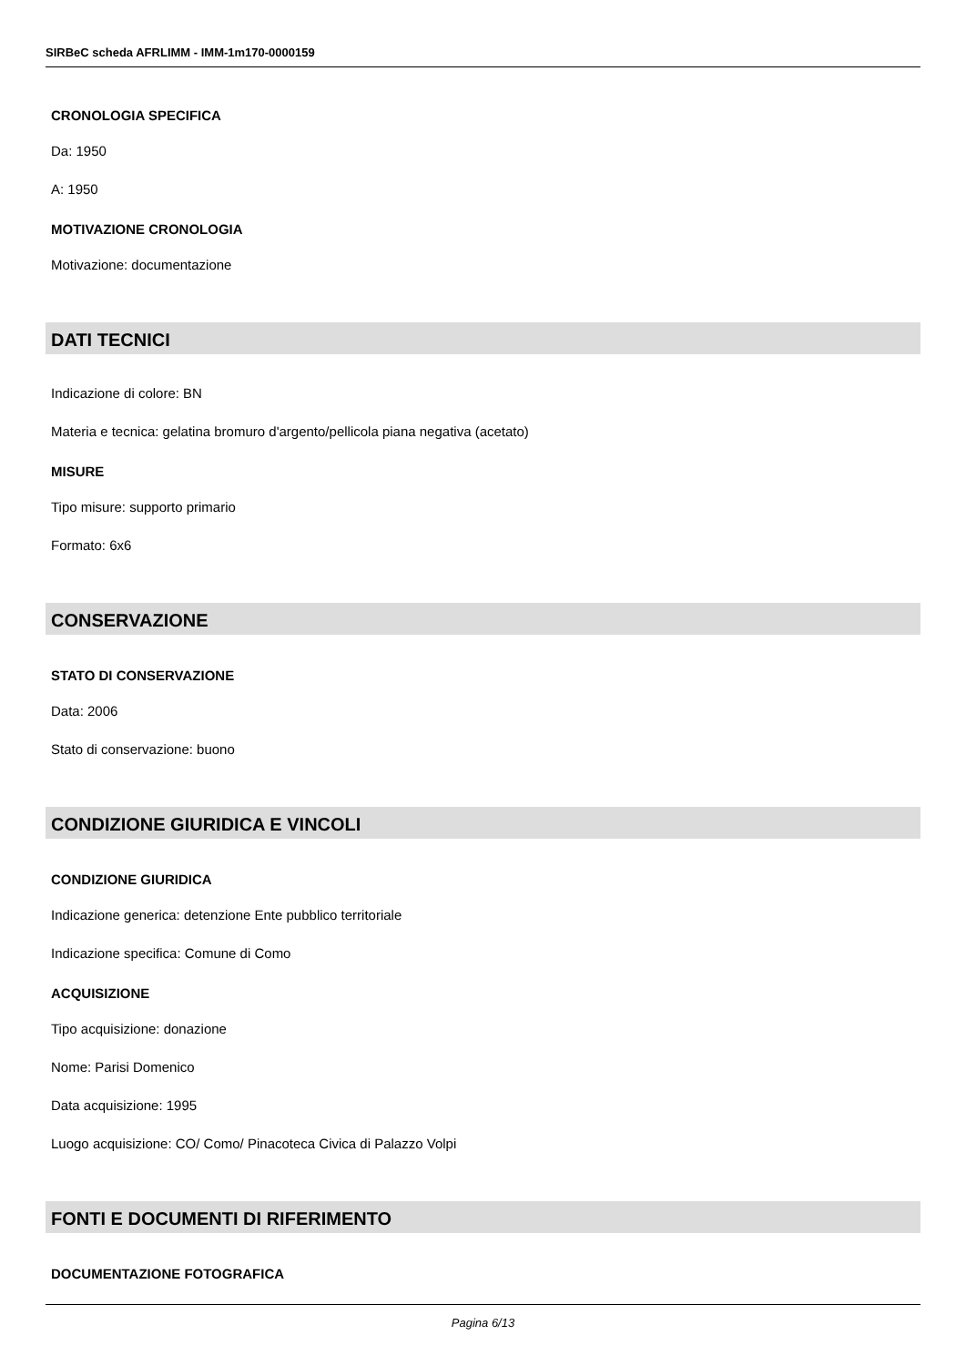SIRBeC scheda AFRLIMM - IMM-1m170-0000159
CRONOLOGIA SPECIFICA
Da: 1950
A: 1950
MOTIVAZIONE CRONOLOGIA
Motivazione: documentazione
DATI TECNICI
Indicazione di colore: BN
Materia e tecnica: gelatina bromuro d'argento/pellicola piana negativa (acetato)
MISURE
Tipo misure: supporto primario
Formato: 6x6
CONSERVAZIONE
STATO DI CONSERVAZIONE
Data: 2006
Stato di conservazione: buono
CONDIZIONE GIURIDICA E VINCOLI
CONDIZIONE GIURIDICA
Indicazione generica: detenzione Ente pubblico territoriale
Indicazione specifica: Comune di Como
ACQUISIZIONE
Tipo acquisizione: donazione
Nome: Parisi Domenico
Data acquisizione: 1995
Luogo acquisizione: CO/ Como/ Pinacoteca Civica di Palazzo Volpi
FONTI E DOCUMENTI DI RIFERIMENTO
DOCUMENTAZIONE FOTOGRAFICA
Pagina 6/13